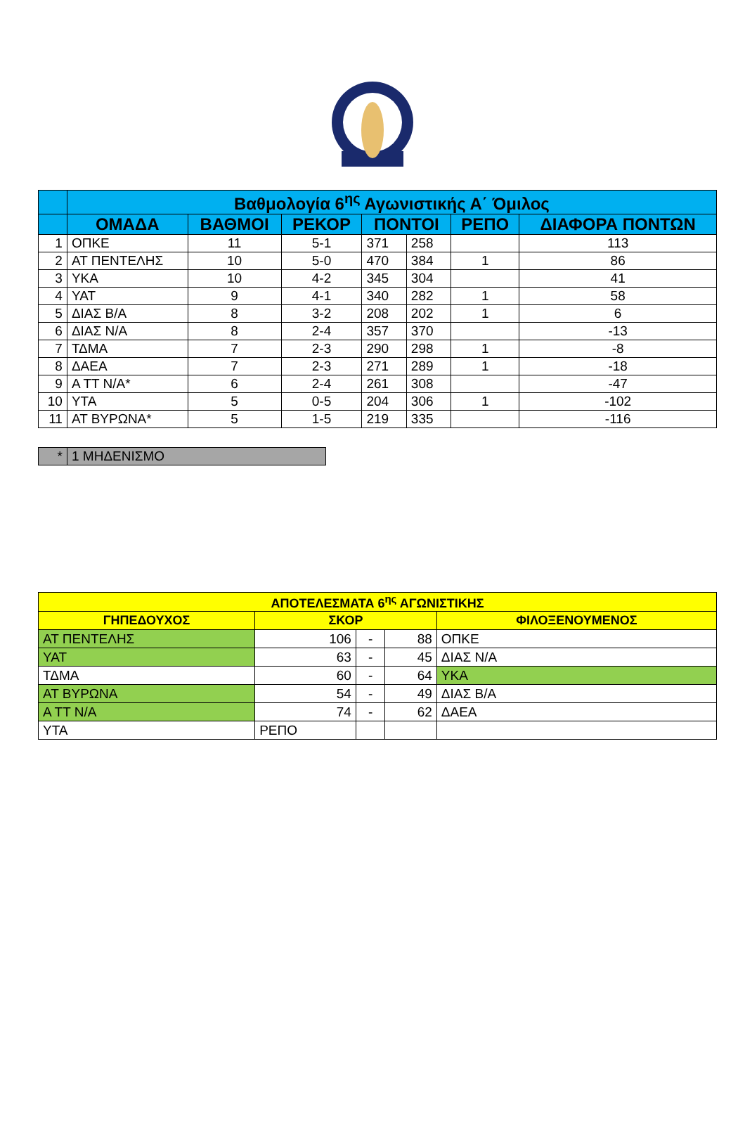| | Βαθμολογία 6<sup>ης</sup> Αγωνιστικής Α΄ Όμιλος | | | | | | |
| --- | --- | --- | --- | --- | --- | --- | --- |
| | ΟΜΑΔΑ | ΒΑΘΜΟΙ | ΡΕΚΟΡ | ΠΟΝΤΟΙ | | ΡΕΠΟ | ΔΙΑΦΟΡΑ ΠΟΝΤΩΝ |
| 1 | ΟΠΚΕ | 11 | 5-1 | 371 | 258 | | 113 |
| 2 | ΑΤ ΠΕΝΤΕΛΗΣ | 10 | 5-0 | 470 | 384 | 1 | 86 |
| 3 | ΥΚΑ | 10 | 4-2 | 345 | 304 | | 41 |
| 4 | ΥΑΤ | 9 | 4-1 | 340 | 282 | 1 | 58 |
| 5 | ΔΙΑΣ Β/Α | 8 | 3-2 | 208 | 202 | 1 | 6 |
| 6 | ΔΙΑΣ Ν/Α | 8 | 2-4 | 357 | 370 | | -13 |
| 7 | ΤΔΜΑ | 7 | 2-3 | 290 | 298 | 1 | -8 |
| 8 | ΔΑΕΑ | 7 | 2-3 | 271 | 289 | 1 | -18 |
| 9 | Α ΤΤ Ν/Α* | 6 | 2-4 | 261 | 308 | | -47 |
| 10 | ΥΤΑ | 5 | 0-5 | 204 | 306 | 1 | -102 |
| 11 | ΑΤ ΒΥΡΩΝΑ* | 5 | 1-5 | 219 | 335 | | -116 |
| * | 1 ΜΗΔΕΝΙΣΜΟ |
| ΑΠΟΤΕΛΕΣΜΑΤΑ 6<sup>ης</sup> ΑΓΩΝΙΣΤΙΚΗΣ | | | | |
| --- | --- | --- | --- | --- |
| ΓΗΠΕΔΟΥΧΟΣ | ΣΚΟΡ | | | ΦΙΛΟΞΕΝΟΥΜΕΝΟΣ |
| ΑΤ ΠΕΝΤΕΛΗΣ | 106 | - | 88 | ΟΠΚΕ |
| ΥΑΤ | 63 | - | 45 | ΔΙΑΣ Ν/Α |
| ΤΔΜΑ | 60 | - | 64 | ΥΚΑ |
| ΑΤ ΒΥΡΩΝΑ | 54 | - | 49 | ΔΙΑΣ Β/Α |
| Α ΤΤ Ν/Α | 74 | - | 62 | ΔΑΕΑ |
| ΥΤΑ | ΡΕΠΟ | | | |